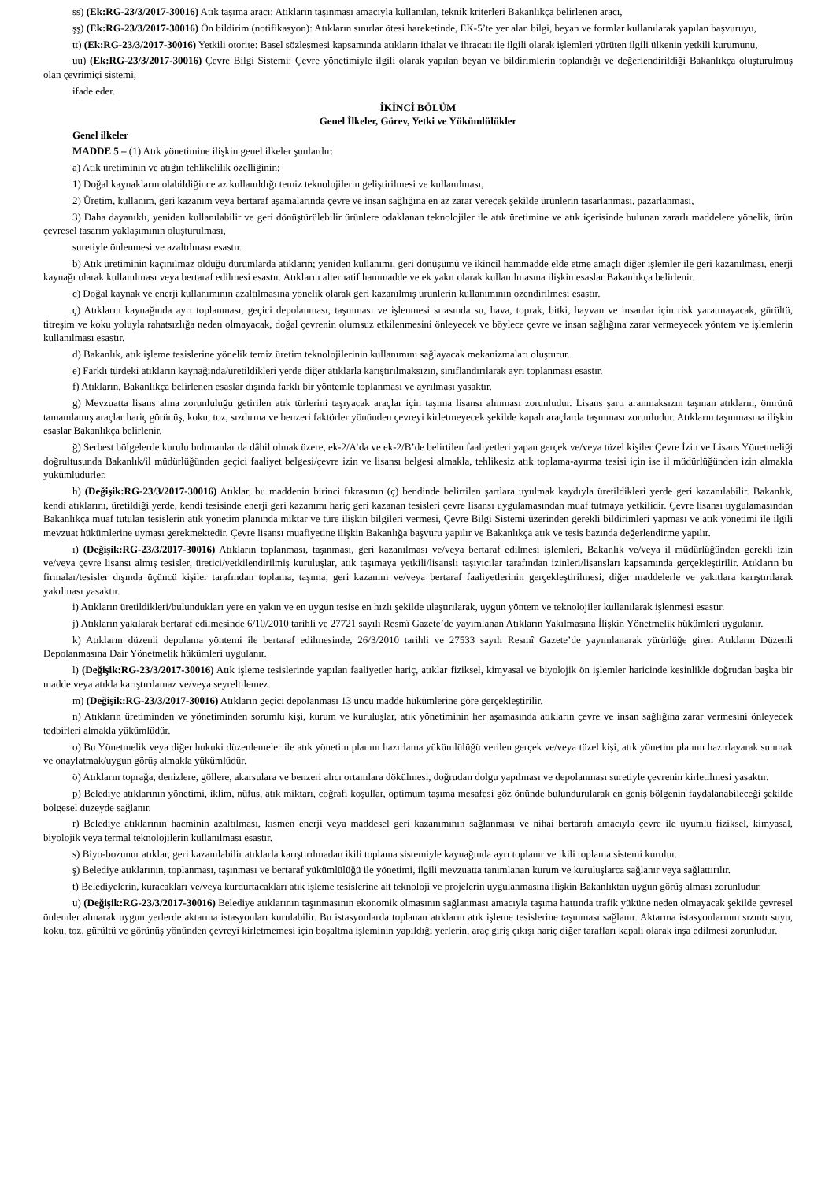ss) (Ek:RG-23/3/2017-30016) Atık taşıma aracı: Atıkların taşınması amacıyla kullanılan, teknik kriterleri Bakanlıkça belirlenen aracı,
şş) (Ek:RG-23/3/2017-30016) Ön bildirim (notifikasyon): Atıkların sınırlar ötesi hareketinde, EK-5’te yer alan bilgi, beyan ve formlar kullanılarak yapılan başvuruyu,
tt) (Ek:RG-23/3/2017-30016) Yetkili otorite: Basel sözleşmesi kapsamında atıkların ithalat ve ihracatı ile ilgili olarak işlemleri yürüten ilgili ülkenin yetkili kurumunu,
uu) (Ek:RG-23/3/2017-30016) Çevre Bilgi Sistemi: Çevre yönetimiyle ilgili olarak yapılan beyan ve bildirimlerin toplandığı ve değerlendirildiği Bakanlıkça oluşturulmuş olan çevrimiçi sistemi,
ifade eder.
İKİNCİ BÖLÜM
Genel İlkeler, Görev, Yetki ve Yükümlülükler
Genel ilkeler
MADDE 5 – (1) Atık yönetimine ilişkin genel ilkeler şunlardır:
a) Atık üretiminin ve atığın tehlikelilik özelliğinin;
1) Doğal kaynakların olabildiğince az kullanıldığı temiz teknolojilerin geliştirilmesi ve kullanılması,
2) Üretim, kullanım, geri kazanım veya bertaraf aşamalarında çevre ve insan sağlığına en az zarar verecek şekilde ürünlerin tasarlanması, pazarlanması,
3) Daha dayanıklı, yeniden kullanılabilir ve geri dönüştürülebilir ürünlere odaklanan teknolojiler ile atık üretimine ve atık içerisinde bulunan zararlı maddelere yönelik, ürün çevresel tasarım yaklaşımının oluşturulması,
suretiyle önlenmesi ve azaltılması esastır.
b) Atık üretiminin kaçınılmaz olduğu durumlarda atıkların; yeniden kullanımı, geri dönüşümü ve ikincil hammadde elde etme amaçlı diğer işlemler ile geri kazanılması, enerji kaynağı olarak kullanılması veya bertaraf edilmesi esastır. Atıkların alternatif hammadde ve ek yakıt olarak kullanılmasına ilişkin esaslar Bakanlıkça belirlenir.
c) Doğal kaynak ve enerji kullanımının azaltılmasına yönelik olarak geri kazanılmış ürünlerin kullanımının özendirilmesi esastır.
ç) Atıkların kaynağında ayrı toplanması, geçici depolanması, taşınması ve işlenmesi sırasında su, hava, toprak, bitki, hayvan ve insanlar için risk yaratmayacak, gürültü, titreşim ve koku yoluyla rahatsızlığa neden olmayacak, doğal çevrenin olumsuz etkilenmesini önleyecek ve böylece çevre ve insan sağlığına zarar vermeyecek yöntem ve işlemlerin kullanılması esastır.
d) Bakanlık, atık işleme tesislerine yönelik temiz üretim teknolojilerinin kullanımını sağlayacak mekanizmaları oluşturur.
e) Farklı türdeki atıkların kaynağında/üretildikleri yerde diğer atıklarla karıştırılmaksızın, sınıflandırılarak ayrı toplanması esastır.
f) Atıkların, Bakanlıkça belirlenen esaslar dışında farklı bir yöntemle toplanması ve ayrılması yasaktır.
g) Mevzuatta lisans alma zorunluluğu getirilen atık türlerini taşıyacak araçlar için taşıma lisansı alınması zorunludur. Lisans şartı aranmaksızın taşınan atıkların, ömrünü tamamlamış araçlar hariç görünüş, koku, toz, sızdırma ve benzeri faktörler yönünden çevreyi kirletmeyecek şekilde kapalı araçlarda taşınması zorunludur. Atıkların taşınmasına ilişkin esaslar Bakanlıkça belirlenir.
ğ) Serbest bölgelerde kurulu bulunanlar da dâhil olmak üzere, ek-2/A’da ve ek-2/B’de belirtilen faaliyetleri yapan gerçek ve/veya tüzel kişiler Çevre İzin ve Lisans Yönetmeliği doğrultusunda Bakanlık/il müdürlüğünden geçici faaliyet belgesi/çevre izin ve lisansı belgesi almakla, tehlikesiz atık toplama-ayırma tesisi için ise il müdürlüğünden izin almakla yükümlüdürler.
h) (Değişik:RG-23/3/2017-30016) Atıklar, bu maddenin birinci fıkrasının (ç) bendinde belirtilen şartlara uyulmak kaydıyla üretildikleri yerde geri kazanılabilir. Bakanlık, kendi atıklarını, üretildiği yerde, kendi tesisinde enerji geri kazanımı hariç geri kazanan tesisleri çevre lisansı uygulamasından muaf tutmaya yetkilidir. Çevre lisansı uygulamasından Bakanlıkça muaf tutulan tesislerin atık yönetim planında miktar ve türe ilişkin bilgileri vermesi, Çevre Bilgi Sistemi üzerinden gerekli bildirimleri yapması ve atık yönetimi ile ilgili mevzuat hükümlerine uyması gerekmektedir. Çevre lisansı muafiyetine ilişkin Bakanlığa başvuru yapılır ve Bakanlıkça atık ve tesis bazında değerlendirme yapılır.
ı) (Değişik:RG-23/3/2017-30016) Atıkların toplanması, taşınması, geri kazanılması ve/veya bertaraf edilmesi işlemleri, Bakanlık ve/veya il müdürlüğünden gerekli izin ve/veya çevre lisansı almış tesisler, üretici/yetkilendirilmiş kuruluşlar, atık taşımaya yetkili/lisanslı taşıyıcılar tarafından izinleri/lisansları kapsamında gerçekleştirilir. Atıkların bu firmalar/tesisler dışında üçüncü kişiler tarafından toplama, taşıma, geri kazanım ve/veya bertaraf faaliyetlerinin gerçekleştirilmesi, diğer maddelerle ve yakıtlara karıştırılarak yakılması yasaktır.
i) Atıkların üretildikleri/bulundukları yere en yakın ve en uygun tesise en hızlı şekilde ulaştırılarak, uygun yöntem ve teknolojiler kullanılarak işlenmesi esastır.
j) Atıkların yakılarak bertaraf edilmesinde 6/10/2010 tarihli ve 27721 sayılı Resmî Gazete’de yayımlanan Atıkların Yakılmasına İlişkin Yönetmelik hükümleri uygulanır.
k) Atıkların düzenli depolama yöntemi ile bertaraf edilmesinde, 26/3/2010 tarihli ve 27533 sayılı Resmî Gazete’de yayımlanarak yürürlüğe giren Atıkların Düzenli Depolanmasına Dair Yönetmelik hükümleri uygulanır.
l) (Değişik:RG-23/3/2017-30016) Atık işleme tesislerinde yapılan faaliyetler hariç, atıklar fiziksel, kimyasal ve biyolojik ön işlemler haricinde kesinlikle doğrudan başka bir madde veya atıkla karıştırılamaz ve/veya seyreltilemez.
m) (Değişik:RG-23/3/2017-30016) Atıkların geçici depolanması 13 üncü madde hükümlerine göre gerçekleştirilir.
n) Atıkların üretiminden ve yönetiminden sorumlu kişi, kurum ve kuruluşlar, atık yönetiminin her aşamasında atıkların çevre ve insan sağlığına zarar vermesini önleyecek tedbirleri almakla yükümlüdür.
o) Bu Yönetmelik veya diğer hukuki düzenlemeler ile atık yönetim planını hazırlama yükümlülüğü verilen gerçek ve/veya tüzel kişi, atık yönetim planını hazırlayarak sunmak ve onaylatmak/uygun görüş almakla yükümlüdür.
ö) Atıkların toprağa, denizlere, göllere, akarsulara ve benzeri alıcı ortamlara dökülmesi, doğrudan dolgu yapılması ve depolanması suretiyle çevrenin kirletilmesi yasaktır.
p) Belediye atıklarının yönetimi, iklim, nüfus, atık miktarı, coğrafi koşullar, optimum taşıma mesafesi göz önünde bulundurularak en geniş bölgenin faydalanabileceği şekilde bölgesel düzeyde sağlanır.
r) Belediye atıklarının hacminin azaltılması, kısmen enerji veya maddesel geri kazanımının sağlanması ve nihai bertarafı amacıyla çevre ile uyumlu fiziksel, kimyasal, biyolojik veya termal teknolojilerin kullanılması esastır.
s) Biyo-bozunur atıklar, geri kazanılabilir atıklarla karıştırılmadan ikili toplama sistemiyle kaynağında ayrı toplanır ve ikili toplama sistemi kurulur.
ş) Belediye atıklarının, toplanması, taşınması ve bertaraf yükümlülüğü ile yönetimi, ilgili mevzuatta tanımlanan kurum ve kuruluşlarca sağlanır veya sağlattırılır.
t) Belediyelerin, kuracakları ve/veya kurdurtacakları atık işleme tesislerine ait teknoloji ve projelerin uygulanmasına ilişkin Bakanlıktan uygun görüş alması zorunludur.
u) (Değişik:RG-23/3/2017-30016) Belediye atıklarının taşınmasının ekonomik olmasının sağlanması amacıyla taşıma hattında trafik yüküne neden olmayacak şekilde çevresel önlemler alınarak uygun yerlerde aktarma istasyonları kurulabilir. Bu istasyonlarda toplanan atıkların atık işleme tesislerine taşınması sağlanır. Aktarma istasyonlarının sızıntı suyu, koku, toz, gürültü ve görünüş yönünden çevreyi kirletmemesi için boşaltma işleminin yapıldığı yerlerin, araç giriş çıkışı hariç diğer tarafları kapalı olarak inşa edilmesi zorunludur.